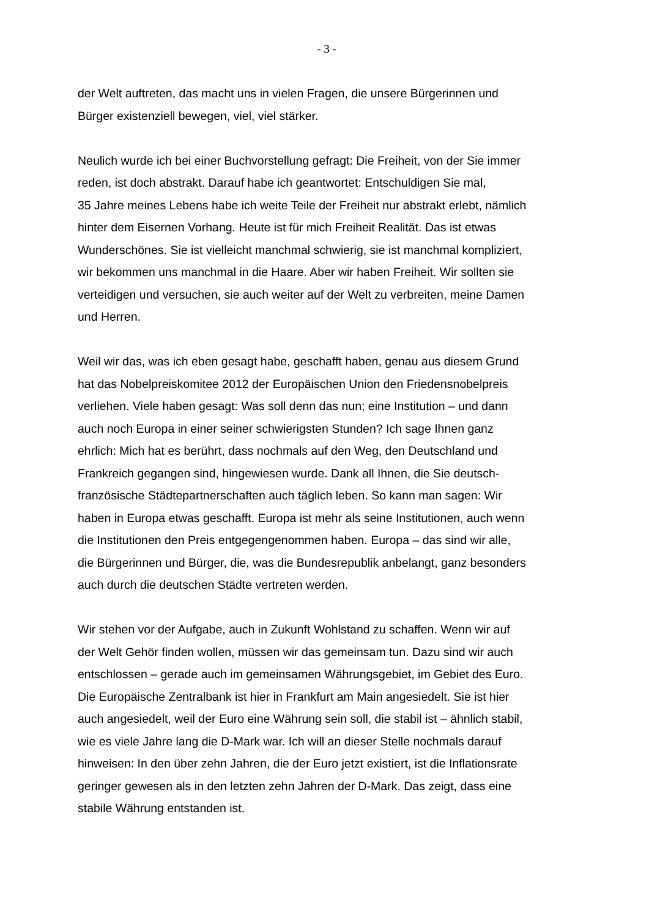- 3 -
der Welt auftreten, das macht uns in vielen Fragen, die unsere Bürgerinnen und
Bürger existenziell bewegen, viel, viel stärker.
Neulich wurde ich bei einer Buchvorstellung gefragt: Die Freiheit, von der Sie immer
reden, ist doch abstrakt. Darauf habe ich geantwortet: Entschuldigen Sie mal,
35 Jahre meines Lebens habe ich weite Teile der Freiheit nur abstrakt erlebt, nämlich
hinter dem Eisernen Vorhang. Heute ist für mich Freiheit Realität. Das ist etwas
Wunderschönes. Sie ist vielleicht manchmal schwierig, sie ist manchmal kompliziert,
wir bekommen uns manchmal in die Haare. Aber wir haben Freiheit. Wir sollten sie
verteidigen und versuchen, sie auch weiter auf der Welt zu verbreiten, meine Damen
und Herren.
Weil wir das, was ich eben gesagt habe, geschafft haben, genau aus diesem Grund
hat das Nobelpreiskomitee 2012 der Europäischen Union den Friedensnobelpreis
verliehen. Viele haben gesagt: Was soll denn das nun; eine Institution – und dann
auch noch Europa in einer seiner schwierigsten Stunden? Ich sage Ihnen ganz
ehrlich: Mich hat es berührt, dass nochmals auf den Weg, den Deutschland und
Frankreich gegangen sind, hingewiesen wurde. Dank all Ihnen, die Sie deutsch-
französische Städtepartnerschaften auch täglich leben. So kann man sagen: Wir
haben in Europa etwas geschafft. Europa ist mehr als seine Institutionen, auch wenn
die Institutionen den Preis entgegengenommen haben. Europa – das sind wir alle,
die Bürgerinnen und Bürger, die, was die Bundesrepublik anbelangt, ganz besonders
auch durch die deutschen Städte vertreten werden.
Wir stehen vor der Aufgabe, auch in Zukunft Wohlstand zu schaffen. Wenn wir auf
der Welt Gehör finden wollen, müssen wir das gemeinsam tun. Dazu sind wir auch
entschlossen – gerade auch im gemeinsamen Währungsgebiet, im Gebiet des Euro.
Die Europäische Zentralbank ist hier in Frankfurt am Main angesiedelt. Sie ist hier
auch angesiedelt, weil der Euro eine Währung sein soll, die stabil ist – ähnlich stabil,
wie es viele Jahre lang die D-Mark war. Ich will an dieser Stelle nochmals darauf
hinweisen: In den über zehn Jahren, die der Euro jetzt existiert, ist die Inflationsrate
geringer gewesen als in den letzten zehn Jahren der D-Mark. Das zeigt, dass eine
stabile Währung entstanden ist.